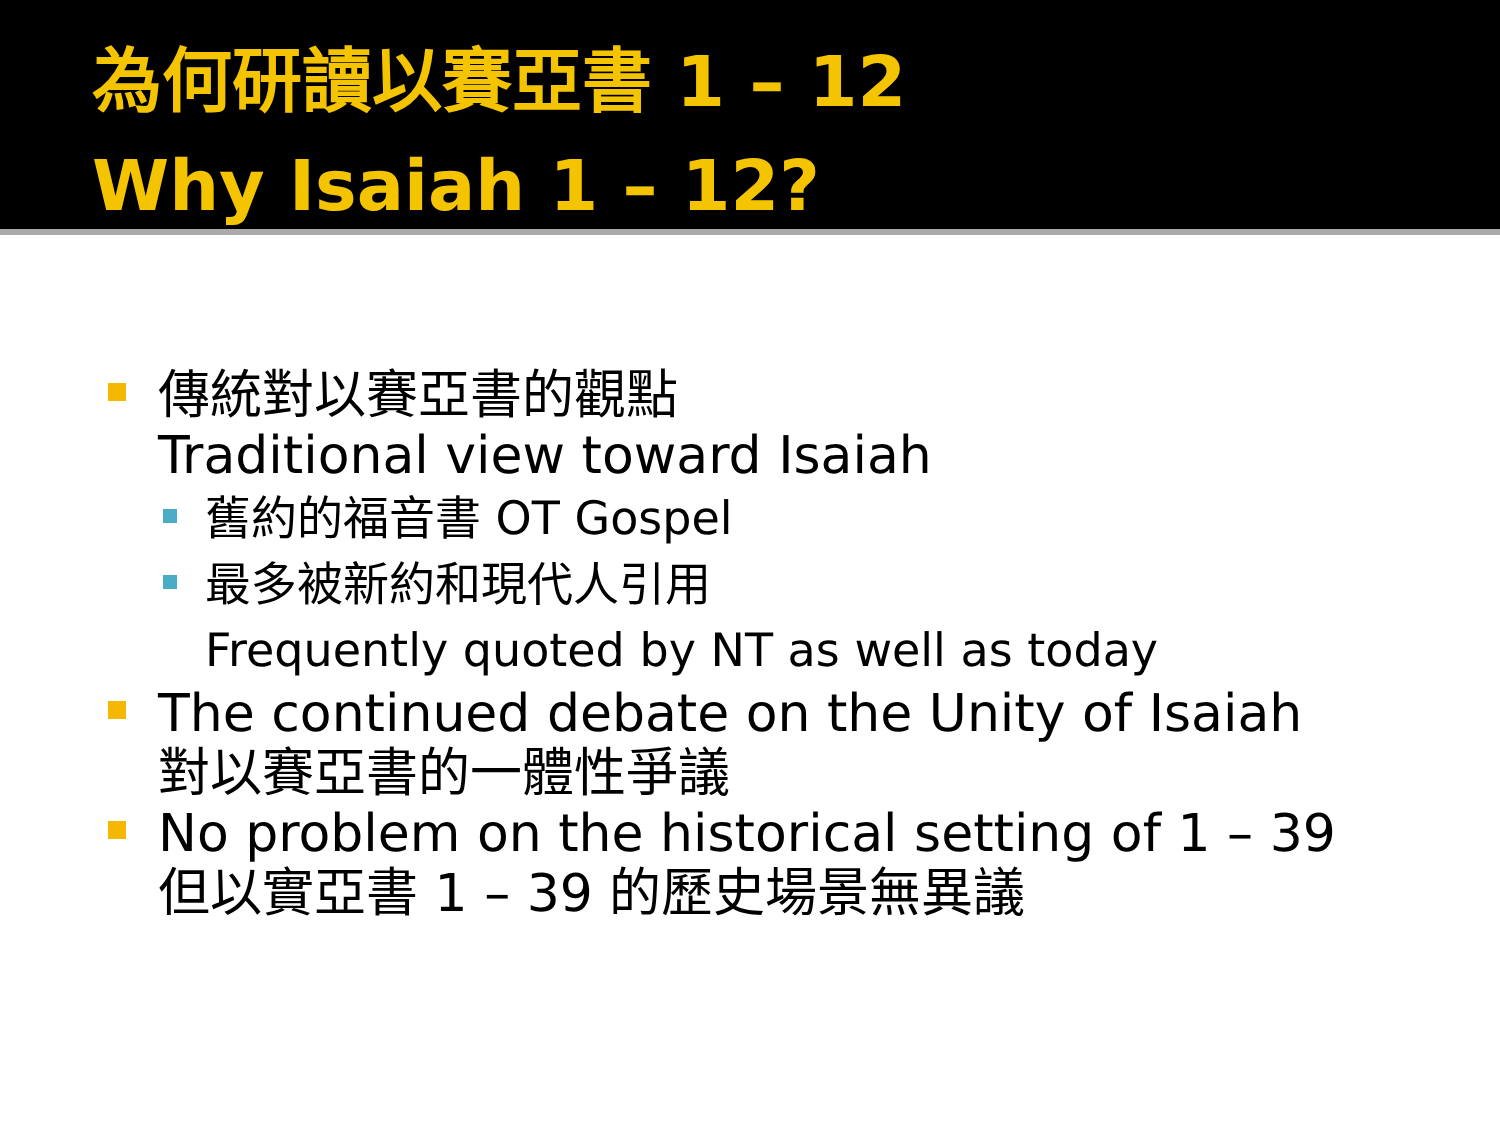為何研讀以賽亞書 1 – 12
Why Isaiah 1 – 12?
傳統對以賽亞書的觀點
Traditional view toward Isaiah
舊約的福音書 OT Gospel
最多被新約和現代人引用
Frequently quoted by NT as well as today
The continued debate on the Unity of Isaiah
對以賽亞書的一體性爭議
No problem on the historical setting of 1 – 39
但以實亞書 1 – 39 的歷史場景無異議